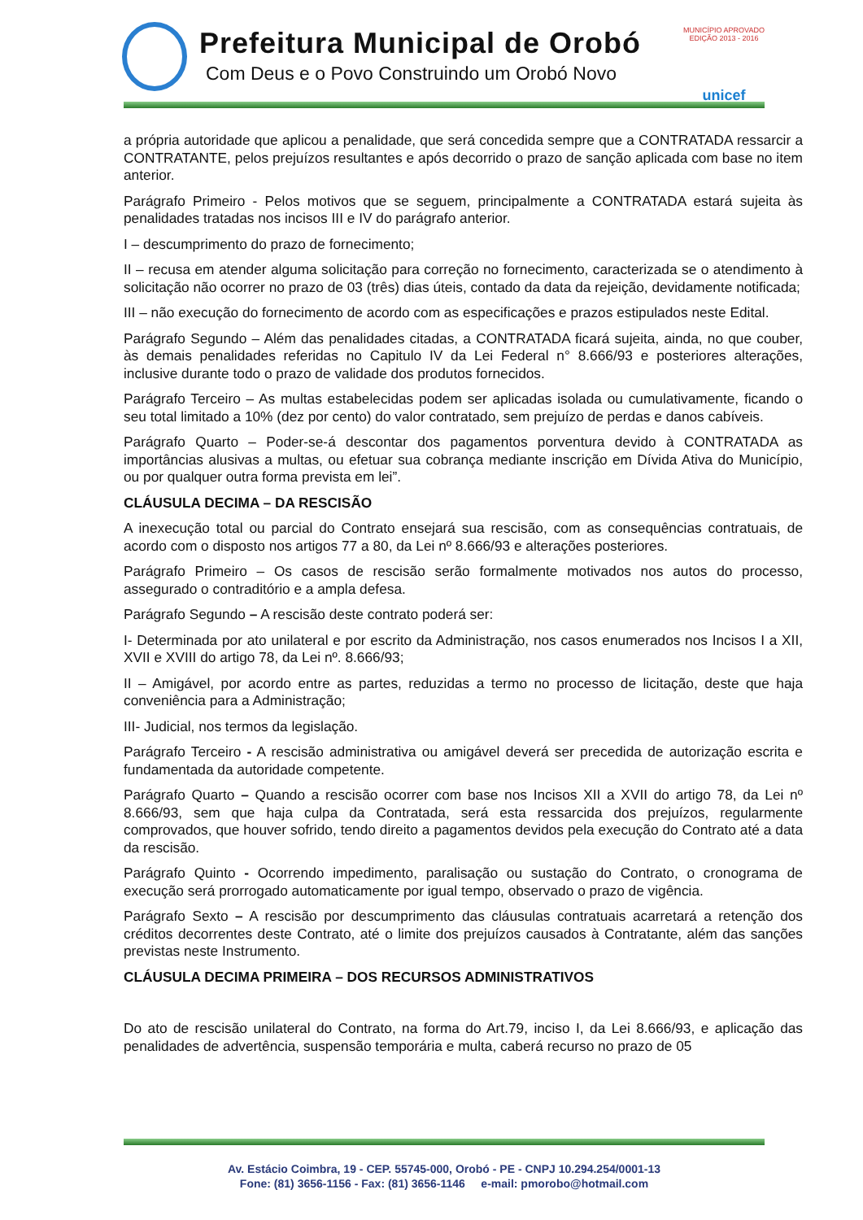Prefeitura Municipal de Orobó
Com Deus e o Povo Construindo um Orobó Novo
MUNICÍPIO APROVADO
EDIÇÃO 2013 - 2016
unicef
a própria autoridade que aplicou a penalidade, que será concedida sempre que a CONTRATADA ressarcir a CONTRATANTE, pelos prejuízos resultantes e após decorrido o prazo de sanção aplicada com base no item anterior.
Parágrafo Primeiro - Pelos motivos que se seguem, principalmente a CONTRATADA estará sujeita às penalidades tratadas nos incisos III e IV do parágrafo anterior.
I – descumprimento do prazo de fornecimento;
II – recusa em atender alguma solicitação para correção no fornecimento, caracterizada se o atendimento à solicitação não ocorrer no prazo de 03 (três) dias úteis, contado da data da rejeição, devidamente notificada;
III – não execução do fornecimento de acordo com as especificações e prazos estipulados neste Edital.
Parágrafo Segundo – Além das penalidades citadas, a CONTRATADA ficará sujeita, ainda, no que couber, às demais penalidades referidas no Capitulo IV da Lei Federal n° 8.666/93 e posteriores alterações, inclusive durante todo o prazo de validade dos produtos fornecidos.
Parágrafo Terceiro – As multas estabelecidas podem ser aplicadas isolada ou cumulativamente, ficando o seu total limitado a 10% (dez por cento) do valor contratado, sem prejuízo de perdas e danos cabíveis.
Parágrafo Quarto – Poder-se-á descontar dos pagamentos porventura devido à CONTRATADA as importâncias alusivas a multas, ou efetuar sua cobrança mediante inscrição em Dívida Ativa do Município, ou por qualquer outra forma prevista em lei”.
CLÁUSULA DECIMA – DA RESCISÃO
A inexecução total ou parcial do Contrato ensejará sua rescisão, com as consequências contratuais, de acordo com o disposto nos artigos 77 a 80, da Lei nº 8.666/93 e alterações posteriores.
Parágrafo Primeiro – Os casos de rescisão serão formalmente motivados nos autos do processo, assegurado o contraditório e a ampla defesa.
Parágrafo Segundo – A rescisão deste contrato poderá ser:
I- Determinada por ato unilateral e por escrito da Administração, nos casos enumerados nos Incisos I a XII, XVII e XVIII do artigo 78, da Lei nº. 8.666/93;
II – Amigável, por acordo entre as partes, reduzidas a termo no processo de licitação, deste que haja conveniência para a Administração;
III- Judicial, nos termos da legislação.
Parágrafo Terceiro - A rescisão administrativa ou amigável deverá ser precedida de autorização escrita e fundamentada da autoridade competente.
Parágrafo Quarto – Quando a rescisão ocorrer com base nos Incisos XII a XVII do artigo 78, da Lei nº 8.666/93, sem que haja culpa da Contratada, será esta ressarcida dos prejuízos, regularmente comprovados, que houver sofrido, tendo direito a pagamentos devidos pela execução do Contrato até a data da rescisão.
Parágrafo Quinto - Ocorrendo impedimento, paralisação ou sustação do Contrato, o cronograma de execução será prorrogado automaticamente por igual tempo, observado o prazo de vigência.
Parágrafo Sexto – A rescisão por descumprimento das cláusulas contratuais acarretará a retenção dos créditos decorrentes deste Contrato, até o limite dos prejuízos causados à Contratante, além das sanções previstas neste Instrumento.
CLÁUSULA DECIMA PRIMEIRA – DOS RECURSOS ADMINISTRATIVOS
Do ato de rescisão unilateral do Contrato, na forma do Art.79, inciso I, da Lei 8.666/93, e aplicação das penalidades de advertência, suspensão temporária e multa, caberá recurso no prazo de 05
Av. Estácio Coimbra, 19 - CEP. 55745-000, Orobó - PE - CNPJ 10.294.254/0001-13
Fone: (81) 3656-1156 - Fax: (81) 3656-1146 e-mail: pmorobo@hotmail.com